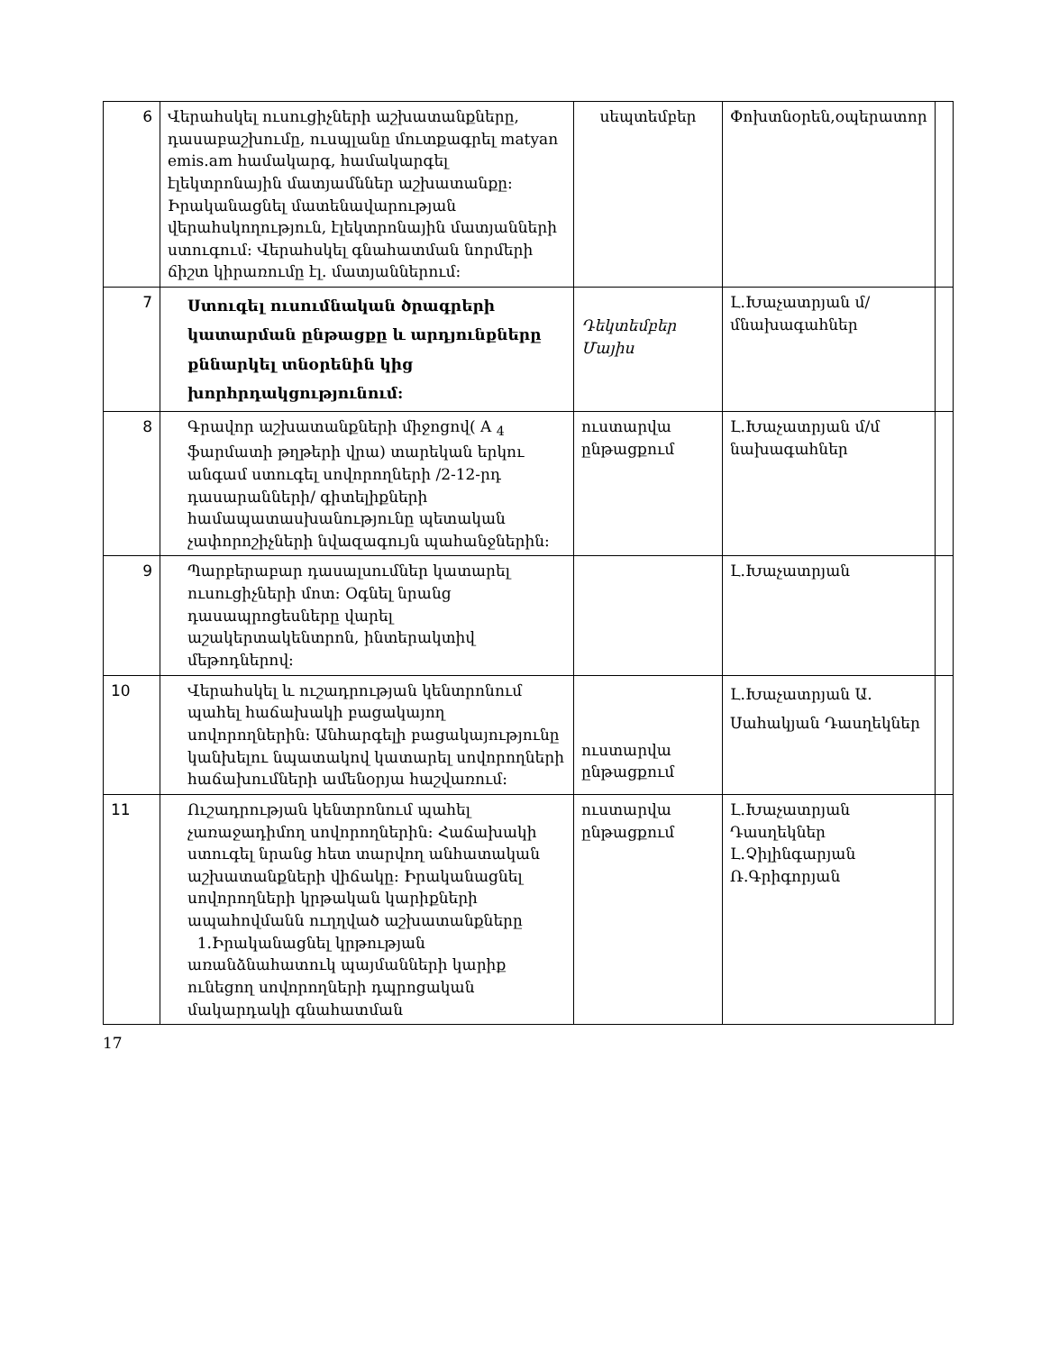| 6 | Վերահսկել ուսուցիչների աշխատանքները, դասաբաշխումը, ուսպլանը մուտքագրել matyan emis.am համակարգ, համակարգել էլեկտրոնային մատյամններ աշխատանքը։ Իրականացնել մատենավարության վերահսկողություն, էլեկտրոնային մատյանների ստուգում։ Վերահսկել գնահատման նորմերի ճիշտ կիրառումը էլ. մատյաններում։ | սեպտեմբեր | Փոխտնօրեն,օպերատոր | |
| 7 | Ստուգել ուսումնական ծրագրերի կատարման ընթացքը և արդյունքները քննարկել տնօրենին կից խորհրդակցությունում: | Դեկտեմբեր Մայիս | Լ.Խաչատրյան մ/մնախագահներ | |
| 8 | Գրավոր աշխատանքների միջոցով( A <sub>4</sub> ֆարմատի թղթերի վրա) տարեկան երկու անգամ ստուգել սովորողների /2-12-րդ դասարանների/ գիտելիքների համապատասխանությունը պետական չափորոշիչների նվազագույն պահանջներին: | ուստարվա ընթացքում | Լ.Խաչատրյան մ/մ նախագահներ | |
| 9 | Պարբերաբար դասալսումներ կատարել ուսուցիչների մոտ: Օգնել նրանց դասապրոցեսները վարել աշակերտակենտրոն, ինտերակտիվ մեթոդներով: | | Լ.Խաչատրյան | |
| 10 | Վերահսկել և ուշադրության կենտրոնում պահել հաճախակի բացակայող սովորողներին: Անհարգելի բացակայությունը կանխելու նպատակով կատարել սովորողների հաճախումների ամենօրյա հաշվառում: | ուստարվա ընթացքում | Լ.Խաչատրյան Ա. Սահակյան Դասղեկներ | |
| 11 | Ուշադրության կենտրոնում պահել չառաջադիմող սովորողներին: Հաճախակի ստուգել նրանց հետ տարվող անհատական աշխատանքների վիճակը: Իրականացնել սովորողների կրթական կարիքների ապահովմանն ուղղված աշխատանքները 1.Իրականացնել կրթության առանձնահատուկ պայմանների կարիք ունեցող սովորողների դպրոցական մակարդակի գնահատման | ուստարվա ընթացքում | Լ.Խաչատրյան Դասղեկներ Լ.Չիլինգարյան Ռ.Գրիգորյան | |
17